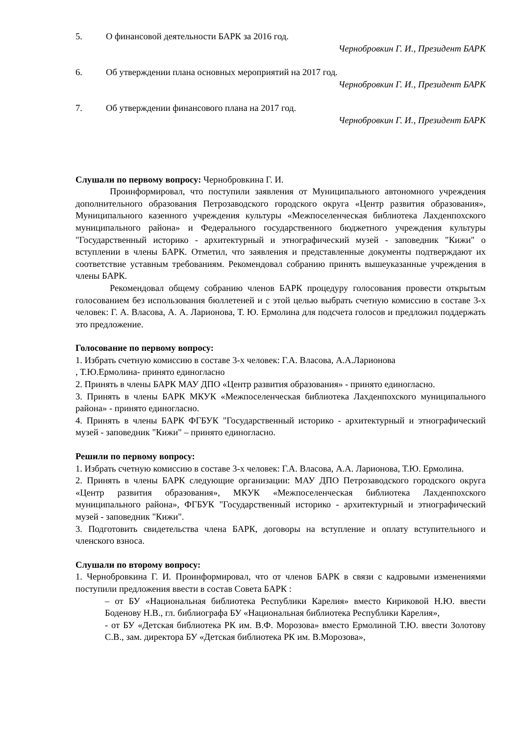5. О финансовой деятельности БАРК за 2016 год.
Чернобровкин Г. И., Президент БАРК
6. Об утверждении плана основных мероприятий на 2017 год.
Чернобровкин Г. И., Президент БАРК
7. Об утверждении финансового плана на 2017 год.
Чернобровкин Г. И., Президент БАРК
Слушали по первому вопросу: Чернобровкина Г. И.
Проинформировал, что поступили заявления от Муниципального автономного учреждения дополнительного образования Петрозаводского городского округа «Центр развития образования», Муниципального казенного учреждения культуры «Межпоселенческая библиотека Лахденпохского муниципального района» и Федерального государственного бюджетного учреждения культуры "Государственный историко - архитектурный и этнографический музей - заповедник "Кижи" о вступлении в члены БАРК. Отметил, что заявления и представленные документы подтверждают их соответствие уставным требованиям. Рекомендовал собранию принять вышеуказанные учреждения в члены БАРК.
Рекомендовал общему собранию членов БАРК процедуру голосования провести открытым голосованием без использования бюллетеней и с этой целью выбрать счетную комиссию в составе 3-х человек: Г. А. Власова, А. А. Ларионова, Т. Ю. Ермолина для подсчета голосов и предложил поддержать это предложение.
Голосование по первому вопросу:
1. Избрать счетную комиссию в составе 3-х человек: Г.А. Власова, А.А.Ларионова
, Т.Ю.Ермолина- принято единогласно
2. Принять в члены БАРК МАУ ДПО «Центр развития образования» - принято единогласно.
3. Принять в члены БАРК МКУК «Межпоселенческая библиотека Лахденпохского муниципального района» - принято единогласно.
4. Принять в члены БАРК ФГБУК "Государственный историко - архитектурный и этнографический музей - заповедник "Кижи" – принято единогласно.
Решили по первому вопросу:
1. Избрать счетную комиссию в составе 3-х человек: Г.А. Власова, А.А. Ларионова, Т.Ю. Ермолина.
2. Принять в члены БАРК следующие организации: МАУ ДПО Петрозаводского городского округа «Центр развития образования», МКУК «Межпоселенческая библиотека Лахденпохского муниципального района», ФГБУК "Государственный историко - архитектурный и этнографический музей - заповедник "Кижи".
3. Подготовить свидетельства члена БАРК, договоры на вступление и оплату вступительного и членского взноса.
Слушали по второму вопросу:
1. Чернобровкина Г. И. Проинформировал, что от членов БАРК в связи с кадровыми изменениями поступили предложения ввести в состав Совета БАРК :
– от БУ «Национальная библиотека Республики Карелия» вместо Кириковой Н.Ю. ввести Боденову Н.В., гл. библиографа БУ «Национальная библиотека Республики Карелия»,
- от БУ «Детская библиотека РК им. В.Ф. Морозова» вместо Ермолиной Т.Ю. ввести Золотову С.В., зам. директора БУ «Детская библиотека РК им. В.Морозова»,